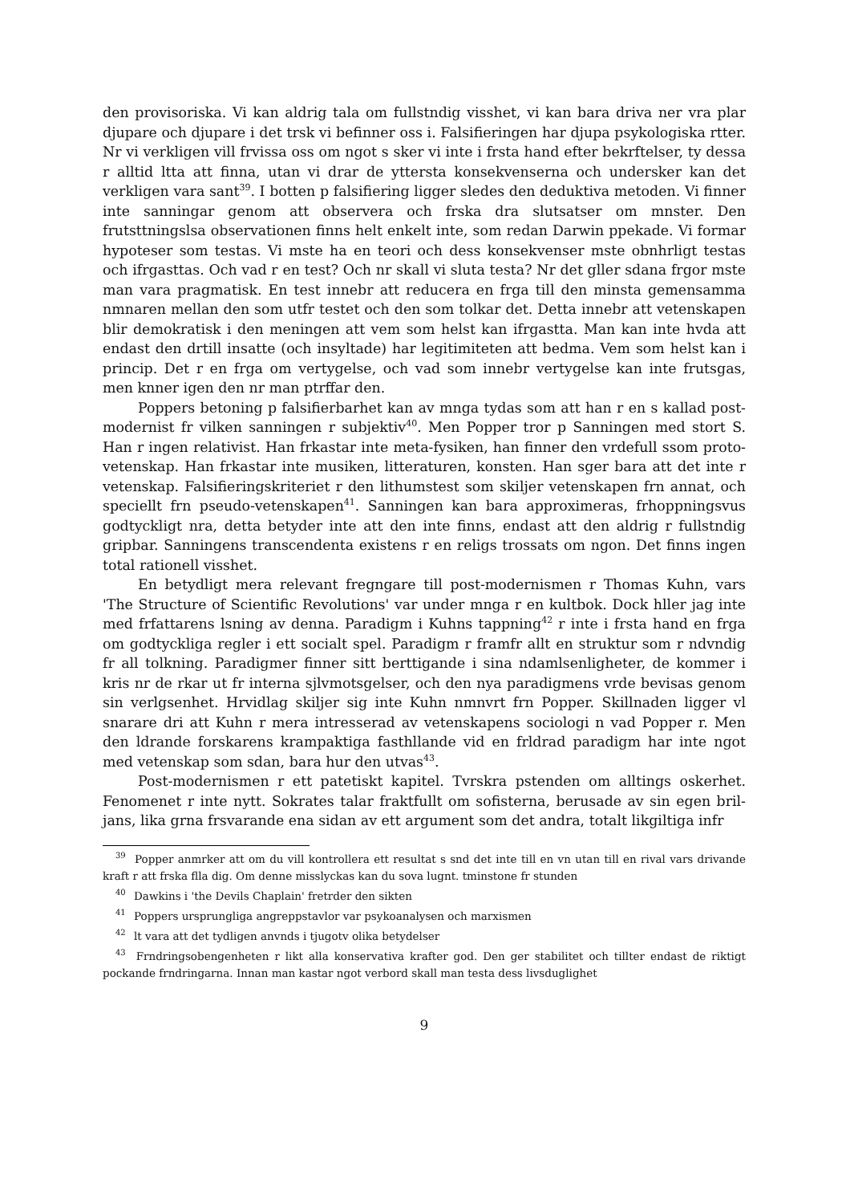den provisoriska. Vi kan aldrig tala om fullstndig visshet, vi kan bara driva ner vra plar djupare och djupare i det trsk vi befinner oss i. Falsifieringen har djupa psykologiska rtter. Nr vi verkligen vill frvissa oss om ngot s sker vi inte i frsta hand efter bekrftelser, ty dessa r alltid ltta att finna, utan vi drar de yttersta konsekvenserna och undersker kan det verkligen vara sant<sup>39</sup>. I botten p falsifiering ligger sledes den deduktiva metoden. Vi finner inte sanningar genom att observera och frska dra slutsatser om mnster. Den frutsttningslsa observationen finns helt enkelt inte, som redan Darwin ppekade. Vi formar hypoteser som testas. Vi mste ha en teori och dess konsekvenser mste obnhrligt testas och ifrgasttas. Och vad r en test? Och nr skall vi sluta testa? Nr det gller sdana frgor mste man vara pragmatisk. En test innebr att reducera en frga till den minsta gemensamma nmnaren mellan den som utfr testet och den som tolkar det. Detta innebr att vetenskapen blir demokratisk i den meningen att vem som helst kan ifrgastta. Man kan inte hvda att endast den drtill insatte (och insyltade) har legitimiteten att bedma. Vem som helst kan i princip. Det r en frga om vertygelse, och vad som innebr vertygelse kan inte frutsgas, men knner igen den nr man ptrffar den.
Poppers betoning p falsifierbarhet kan av mnga tydas som att han r en s kallad post-modernist fr vilken sanningen r subjektiv<sup>40</sup>. Men Popper tror p Sanningen med stort S. Han r ingen relativist. Han frkastar inte meta-fysiken, han finner den vrdefull ssom proto-vetenskap. Han frkastar inte musiken, litteraturen, konsten. Han sger bara att det inte r vetenskap. Falsifieringskriteriet r den lithumstest som skiljer vetenskapen frn annat, och speciellt frn pseudo-vetenskapen<sup>41</sup>. Sanningen kan bara approximeras, frhoppningsvus godtyckligt nra, detta betyder inte att den inte finns, endast att den aldrig r fullstndig gripbar. Sanningens transcendenta existens r en religs trossats om ngon. Det finns ingen total rationell visshet.
En betydligt mera relevant fregngare till post-modernismen r Thomas Kuhn, vars 'The Structure of Scientific Revolutions' var under mnga r en kultbok. Dock hller jag inte med frfattarens lsning av denna. Paradigm i Kuhns tappning<sup>42</sup> r inte i frsta hand en frga om godtyckliga regler i ett socialt spel. Paradigm r framfr allt en struktur som r ndvndig fr all tolkning. Paradigmer finner sitt berttigande i sina ndamlsenligheter, de kommer i kris nr de rkar ut fr interna sjlvmotsgelser, och den nya paradigmens vrde bevisas genom sin verlgsenhet. Hrvidlag skiljer sig inte Kuhn nmnvrt frn Popper. Skillnaden ligger vl snarare dri att Kuhn r mera intresserad av vetenskapens sociologi n vad Popper r. Men den ldrande forskarens krampaktiga fasthllande vid en frldrad paradigm har inte ngot med vetenskap som sdan, bara hur den utvas<sup>43</sup>.
Post-modernismen r ett patetiskt kapitel. Tvrskra pstenden om alltings oskerhet. Fenomenet r inte nytt. Sokrates talar fraktfullt om sofisterna, berusade av sin egen bril-jans, lika grna frsvarande ena sidan av ett argument som det andra, totalt likgiltiga infr
<sup>39</sup> Popper anmrker att om du vill kontrollera ett resultat s snd det inte till en vn utan till en rival vars drivande kraft r att frska flla dig. Om denne misslyckas kan du sova lugnt. tminstone fr stunden
<sup>40</sup> Dawkins i 'the Devils Chaplain' fretrder den sikten
<sup>41</sup> Poppers ursprungliga angreppstavlor var psykoanalysen och marxismen
<sup>42</sup> lt vara att det tydligen anvnds i tjugotv olika betydelser
<sup>43</sup> Frndringsobengenheten r likt alla konservativa krafter god. Den ger stabilitet och tillter endast de riktigt pockande frndringarna. Innan man kastar ngot verbord skall man testa dess livsduglighet
9